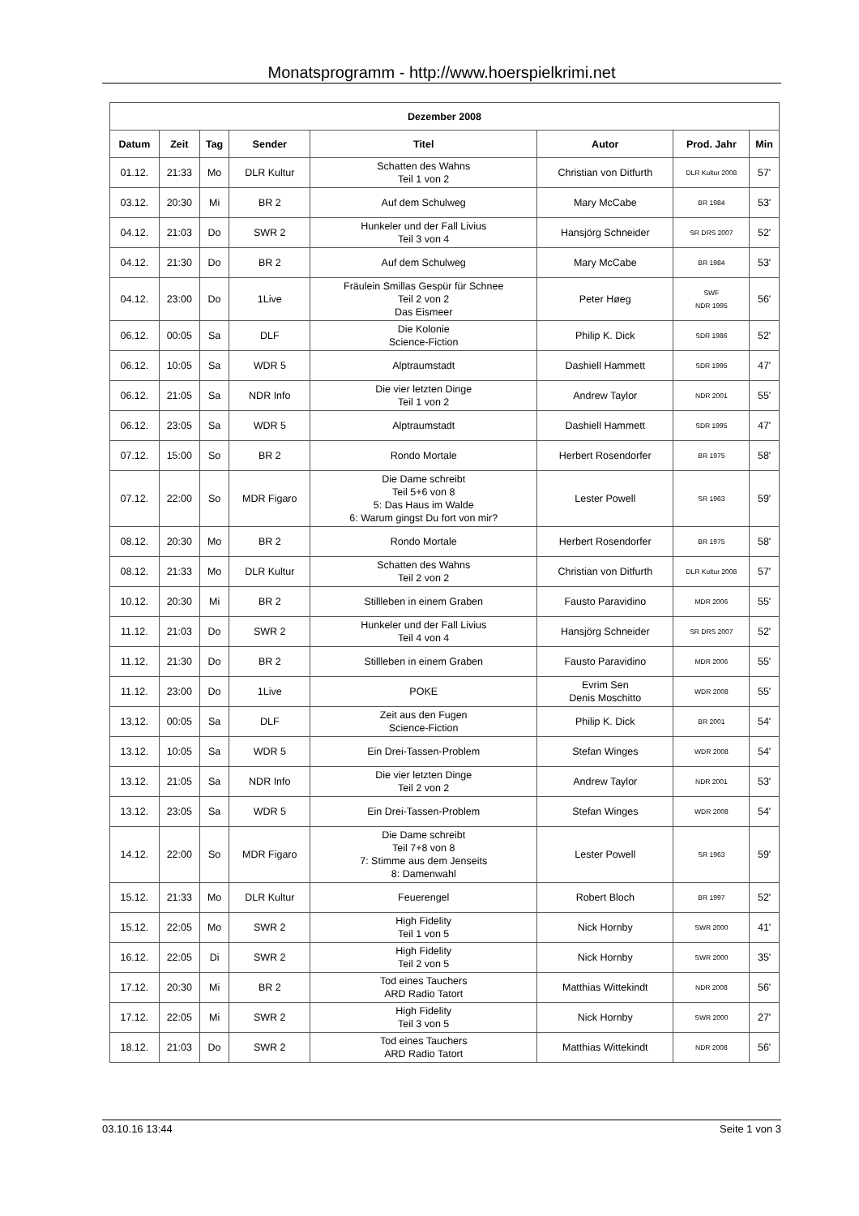Monatsprogramm - http://www.hoerspielkrimi.net
| Dezember 2008 | | | | | | | |
| --- | --- | --- | --- | --- | --- | --- | --- |
| Datum | Zeit | Tag | Sender | Titel | Autor | Prod. Jahr | Min |
| 01.12. | 21:33 | Mo | DLR Kultur | Schatten des Wahns Teil 1 von 2 | Christian von Ditfurth | DLR Kultur 2008 | 57' |
| 03.12. | 20:30 | Mi | BR 2 | Auf dem Schulweg | Mary McCabe | BR 1984 | 53' |
| 04.12. | 21:03 | Do | SWR 2 | Hunkeler und der Fall Livius Teil 3 von 4 | Hansjörg Schneider | SR DRS 2007 | 52' |
| 04.12. | 21:30 | Do | BR 2 | Auf dem Schulweg | Mary McCabe | BR 1984 | 53' |
| 04.12. | 23:00 | Do | 1Live | Fräulein Smillas Gespür für Schnee Teil 2 von 2 Das Eismeer | Peter Høeg | SWF NDR 1995 | 56' |
| 06.12. | 00:05 | Sa | DLF | Die Kolonie Science-Fiction | Philip K. Dick | SDR 1986 | 52' |
| 06.12. | 10:05 | Sa | WDR 5 | Alptraumstadt | Dashiell Hammett | SDR 1995 | 47' |
| 06.12. | 21:05 | Sa | NDR Info | Die vier letzten Dinge Teil 1 von 2 | Andrew Taylor | NDR 2001 | 55' |
| 06.12. | 23:05 | Sa | WDR 5 | Alptraumstadt | Dashiell Hammett | SDR 1995 | 47' |
| 07.12. | 15:00 | So | BR 2 | Rondo Mortale | Herbert Rosendorfer | BR 1975 | 58' |
| 07.12. | 22:00 | So | MDR Figaro | Die Dame schreibt Teil 5+6 von 8 5: Das Haus im Walde 6: Warum gingst Du fort von mir? | Lester Powell | SR 1963 | 59' |
| 08.12. | 20:30 | Mo | BR 2 | Rondo Mortale | Herbert Rosendorfer | BR 1975 | 58' |
| 08.12. | 21:33 | Mo | DLR Kultur | Schatten des Wahns Teil 2 von 2 | Christian von Ditfurth | DLR Kultur 2008 | 57' |
| 10.12. | 20:30 | Mi | BR 2 | Stillleben in einem Graben | Fausto Paravidino | MDR 2006 | 55' |
| 11.12. | 21:03 | Do | SWR 2 | Hunkeler und der Fall Livius Teil 4 von 4 | Hansjörg Schneider | SR DRS 2007 | 52' |
| 11.12. | 21:30 | Do | BR 2 | Stillleben in einem Graben | Fausto Paravidino | MDR 2006 | 55' |
| 11.12. | 23:00 | Do | 1Live | POKE | Evrim Sen Denis Moschitto | WDR 2008 | 55' |
| 13.12. | 00:05 | Sa | DLF | Zeit aus den Fugen Science-Fiction | Philip K. Dick | BR 2001 | 54' |
| 13.12. | 10:05 | Sa | WDR 5 | Ein Drei-Tassen-Problem | Stefan Winges | WDR 2008 | 54' |
| 13.12. | 21:05 | Sa | NDR Info | Die vier letzten Dinge Teil 2 von 2 | Andrew Taylor | NDR 2001 | 53' |
| 13.12. | 23:05 | Sa | WDR 5 | Ein Drei-Tassen-Problem | Stefan Winges | WDR 2008 | 54' |
| 14.12. | 22:00 | So | MDR Figaro | Die Dame schreibt Teil 7+8 von 8 7: Stimme aus dem Jenseits 8: Damenwahl | Lester Powell | SR 1963 | 59' |
| 15.12. | 21:33 | Mo | DLR Kultur | Feuerengel | Robert Bloch | BR 1997 | 52' |
| 15.12. | 22:05 | Mo | SWR 2 | High Fidelity Teil 1 von 5 | Nick Hornby | SWR 2000 | 41' |
| 16.12. | 22:05 | Di | SWR 2 | High Fidelity Teil 2 von 5 | Nick Hornby | SWR 2000 | 35' |
| 17.12. | 20:30 | Mi | BR 2 | Tod eines Tauchers ARD Radio Tatort | Matthias Wittekindt | NDR 2008 | 56' |
| 17.12. | 22:05 | Mi | SWR 2 | High Fidelity Teil 3 von 5 | Nick Hornby | SWR 2000 | 27' |
| 18.12. | 21:03 | Do | SWR 2 | Tod eines Tauchers ARD Radio Tatort | Matthias Wittekindt | NDR 2008 | 56' |
03.10.16 13:44 Seite 1 von 3